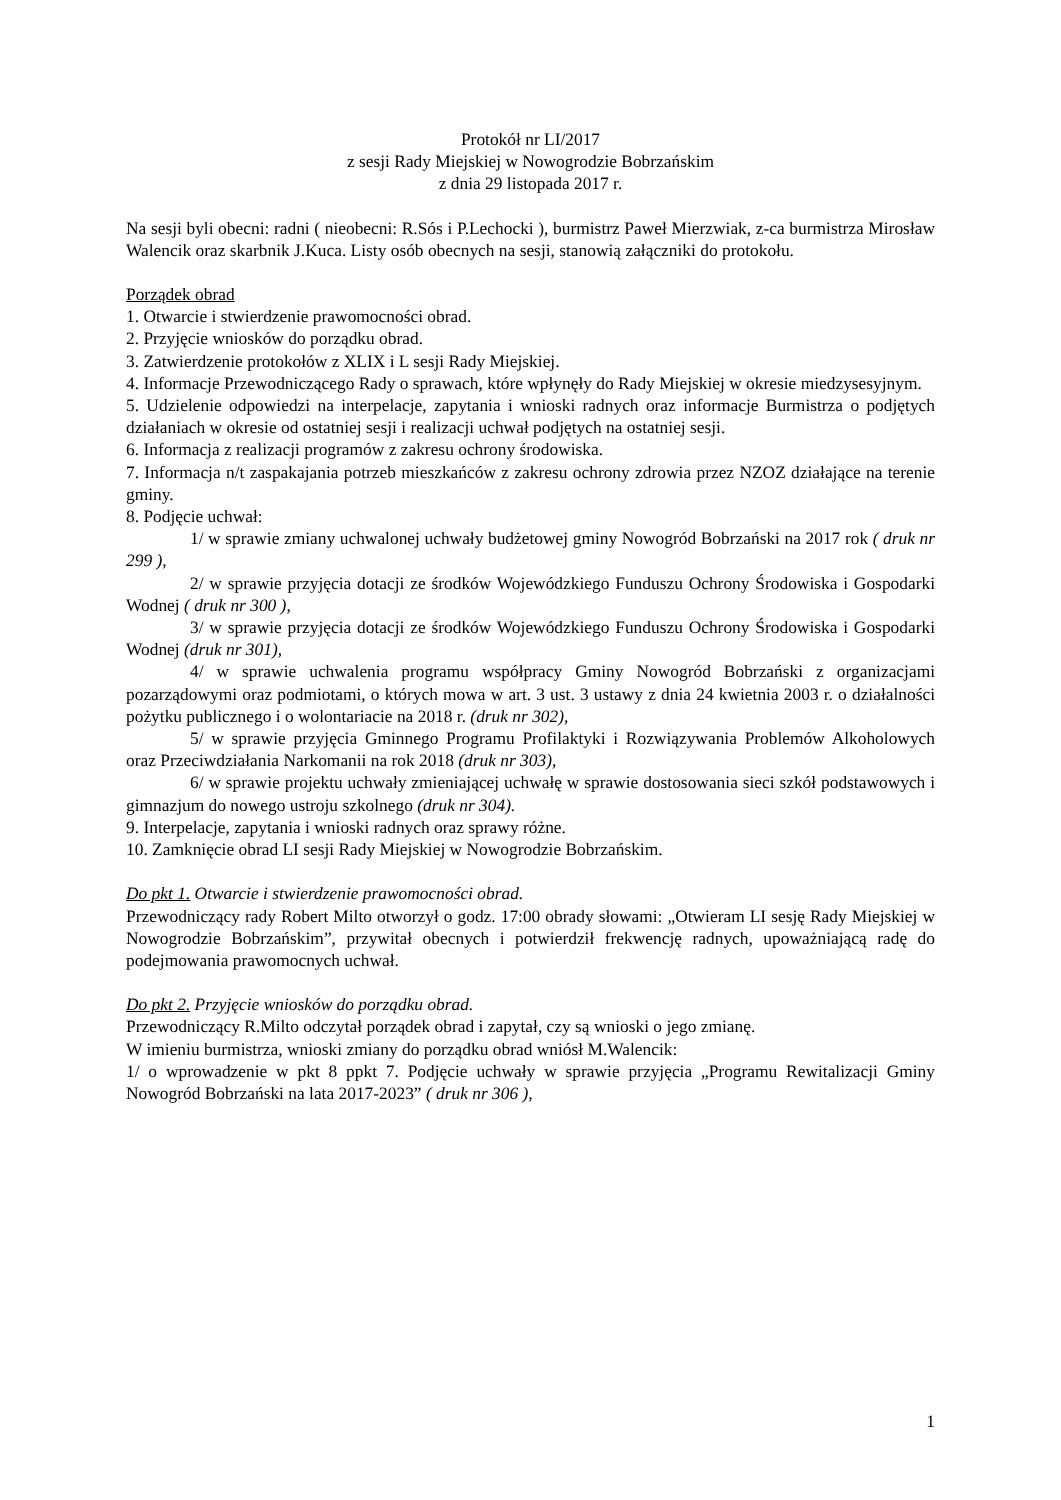Protokół nr LI/2017
z sesji Rady Miejskiej w Nowogrodzie Bobrzańskim
z dnia 29 listopada 2017 r.
Na sesji byli obecni: radni ( nieobecni: R.Sós i P.Lechocki ), burmistrz Paweł Mierzwiak, z-ca burmistrza Mirosław Walencik oraz skarbnik J.Kuca. Listy osób obecnych na sesji, stanowią załączniki do protokołu.
Porządek obrad
1. Otwarcie i stwierdzenie prawomocności obrad.
2. Przyjęcie wniosków do porządku obrad.
3. Zatwierdzenie protokołów z XLIX i L sesji Rady Miejskiej.
4. Informacje Przewodniczącego Rady o sprawach, które wpłynęły do Rady Miejskiej w okresie miedzysesyjnym.
5. Udzielenie odpowiedzi na interpelacje, zapytania i wnioski radnych oraz informacje Burmistrza o podjętych działaniach w okresie od ostatniej sesji i realizacji uchwał podjętych na ostatniej sesji.
6. Informacja z realizacji programów z zakresu ochrony środowiska.
7. Informacja n/t zaspakajania potrzeb mieszkańców z zakresu ochrony zdrowia przez NZOZ działające na terenie gminy.
8. Podjęcie uchwał:
1/ w sprawie zmiany uchwalonej uchwały budżetowej gminy Nowogród Bobrzański na 2017 rok ( druk nr 299 ),
2/ w sprawie przyjęcia dotacji ze środków Wojewódzkiego Funduszu Ochrony Środowiska i Gospodarki Wodnej ( druk nr 300 ),
3/ w sprawie przyjęcia dotacji ze środków Wojewódzkiego Funduszu Ochrony Środowiska i Gospodarki Wodnej (druk nr 301),
4/ w sprawie uchwalenia programu współpracy Gminy Nowogród Bobrzański z organizacjami pozarządowymi oraz podmiotami, o których mowa w art. 3 ust. 3 ustawy z dnia 24 kwietnia 2003 r. o działalności pożytku publicznego i o wolontariacie na 2018 r. (druk nr 302),
5/ w sprawie przyjęcia Gminnego Programu Profilaktyki i Rozwiązywania Problemów Alkoholowych oraz Przeciwdziałania Narkomanii na rok 2018 (druk nr 303),
6/ w sprawie projektu uchwały zmieniającej uchwałę w sprawie dostosowania sieci szkół podstawowych i gimnazjum do nowego ustroju szkolnego (druk nr 304).
9. Interpelacje, zapytania i wnioski radnych oraz sprawy różne.
10. Zamknięcie obrad LI sesji Rady Miejskiej w Nowogrodzie Bobrzańskim.
Do pkt 1. Otwarcie i stwierdzenie prawomocności obrad.
Przewodniczący rady Robert Milto otworzył o godz. 17:00 obrady słowami: „Otwieram LI sesję Rady Miejskiej w Nowogrodzie Bobrzańskim”, przywitał obecnych i potwierdził frekwencję radnych, upoważniającą radę do podejmowania prawomocnych uchwał.
Do pkt 2. Przyjęcie wniosków do porządku obrad.
Przewodniczący R.Milto odczytał porządek obrad i zapytał, czy są wnioski o jego zmianę.
W imieniu burmistrza, wnioski zmiany do porządku obrad wniósł M.Walencik:
1/ o wprowadzenie w pkt 8 ppkt 7. Podjęcie uchwały w sprawie przyjęcia „Programu Rewitalizacji Gminy Nowogród Bobrzański na lata 2017-2023” ( druk nr 306 ),
1